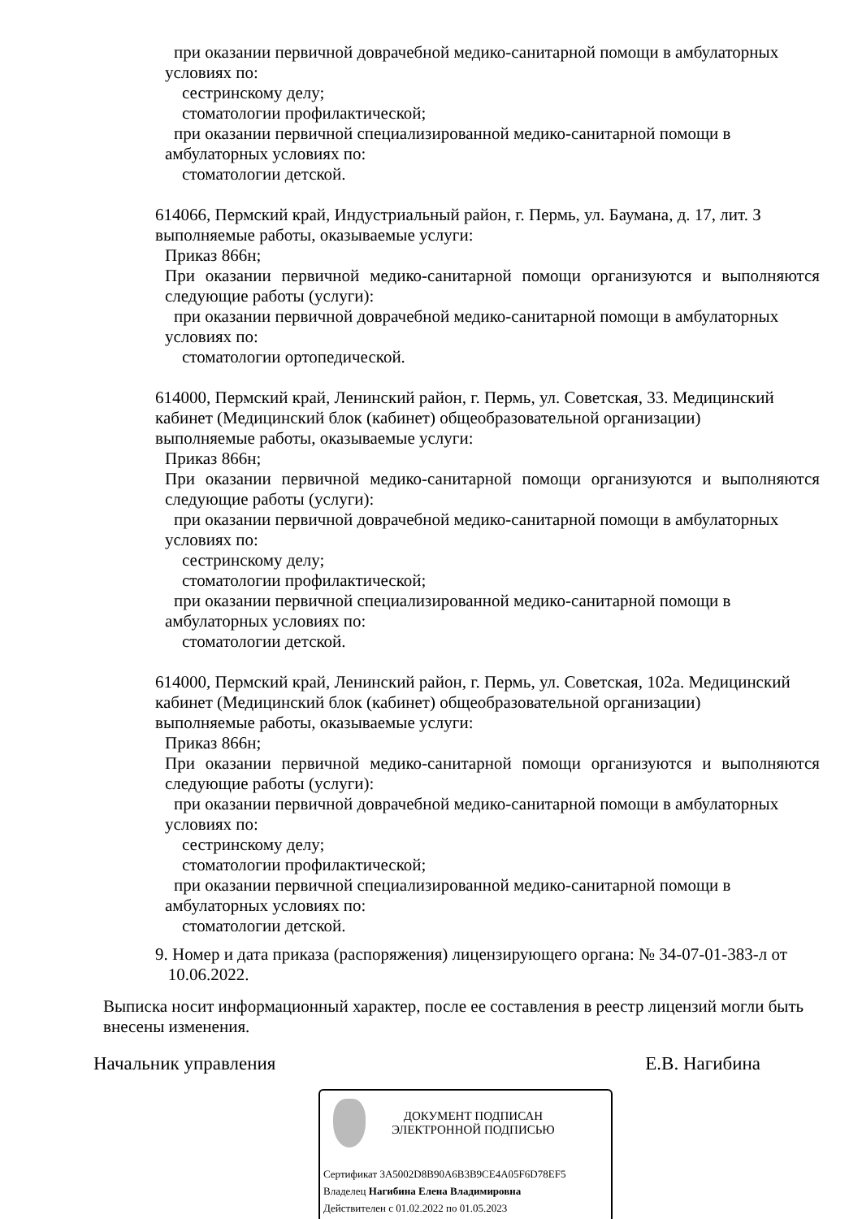при оказании первичной доврачебной медико-санитарной помощи в амбулаторных
условиях по:
сестринскому делу;
стоматологии профилактической;
при оказании первичной специализированной медико-санитарной помощи в
амбулаторных условиях по:
стоматологии детской.
614066, Пермский край, Индустриальный район, г. Пермь, ул. Баумана, д. 17, лит. З
выполняемые работы, оказываемые услуги:
Приказ 866н;
При оказании первичной медико-санитарной помощи организуются и выполняются следующие работы (услуги):
при оказании первичной доврачебной медико-санитарной помощи в амбулаторных
условиях по:
стоматологии ортопедической.
614000, Пермский край, Ленинский район, г. Пермь, ул. Советская, 33. Медицинский кабинет (Медицинский блок (кабинет) общеобразовательной организации)
выполняемые работы, оказываемые услуги:
Приказ 866н;
При оказании первичной медико-санитарной помощи организуются и выполняются следующие работы (услуги):
при оказании первичной доврачебной медико-санитарной помощи в амбулаторных
условиях по:
сестринскому делу;
стоматологии профилактической;
при оказании первичной специализированной медико-санитарной помощи в
амбулаторных условиях по:
стоматологии детской.
614000, Пермский край, Ленинский район, г. Пермь, ул. Советская, 102а. Медицинский кабинет (Медицинский блок (кабинет) общеобразовательной организации)
выполняемые работы, оказываемые услуги:
Приказ 866н;
При оказании первичной медико-санитарной помощи организуются и выполняются следующие работы (услуги):
при оказании первичной доврачебной медико-санитарной помощи в амбулаторных
условиях по:
сестринскому делу;
стоматологии профилактической;
при оказании первичной специализированной медико-санитарной помощи в
амбулаторных условиях по:
стоматологии детской.
9. Номер и дата приказа (распоряжения) лицензирующего органа: № 34-07-01-383-л от
10.06.2022.
Выписка носит информационный характер, после ее составления в реестр лицензий могли быть внесены изменения.
Начальник управления Е.В. Нагибина
ДОКУМЕНТ ПОДПИСАН
ЭЛЕКТРОННОЙ ПОДПИСЬЮ
Сертификат 3A5002D8B90A6B3B9CE4A05F6D78EF5
Владелец Нагибина Елена Владимировна
Действителен с 01.02.2022 по 01.05.2023